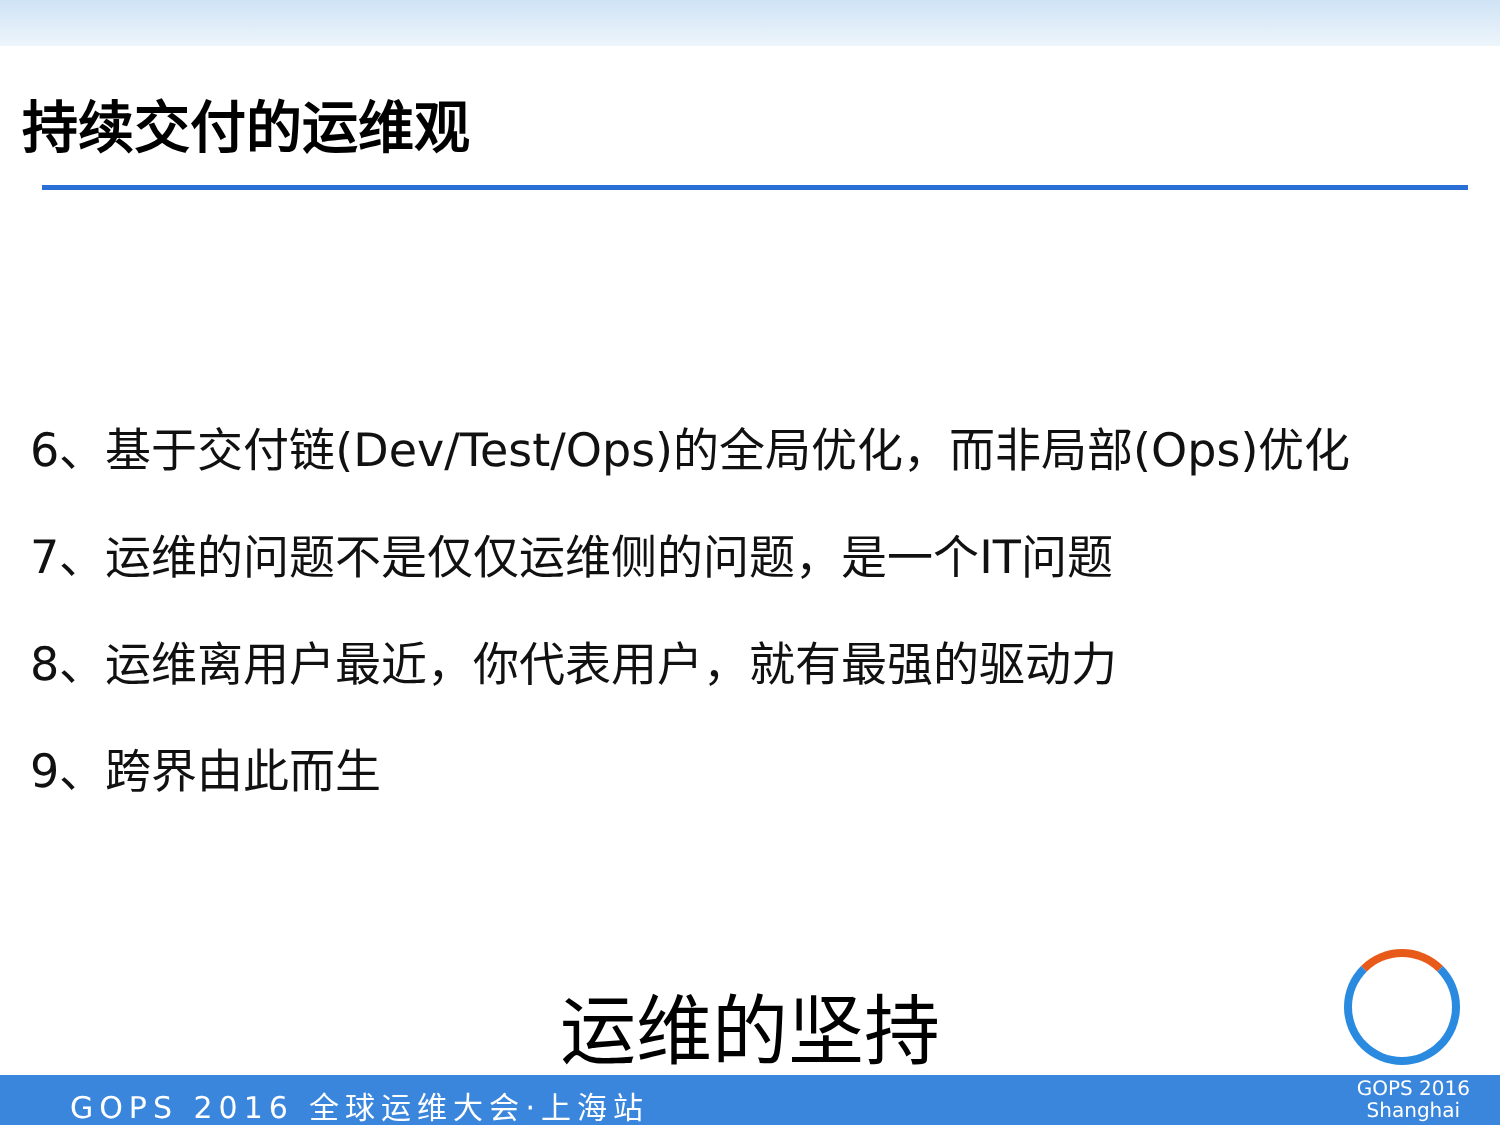持续交付的运维观
6、基于交付链(Dev/Test/Ops)的全局优化，而非局部(Ops)优化
7、运维的问题不是仅仅运维侧的问题，是一个IT问题
8、运维离用户最近，你代表用户，就有最强的驱动力
9、跨界由此而生
运维的坚持
GOPS 2016 全球运维大会·上海站
GOPS 2016
Shanghai